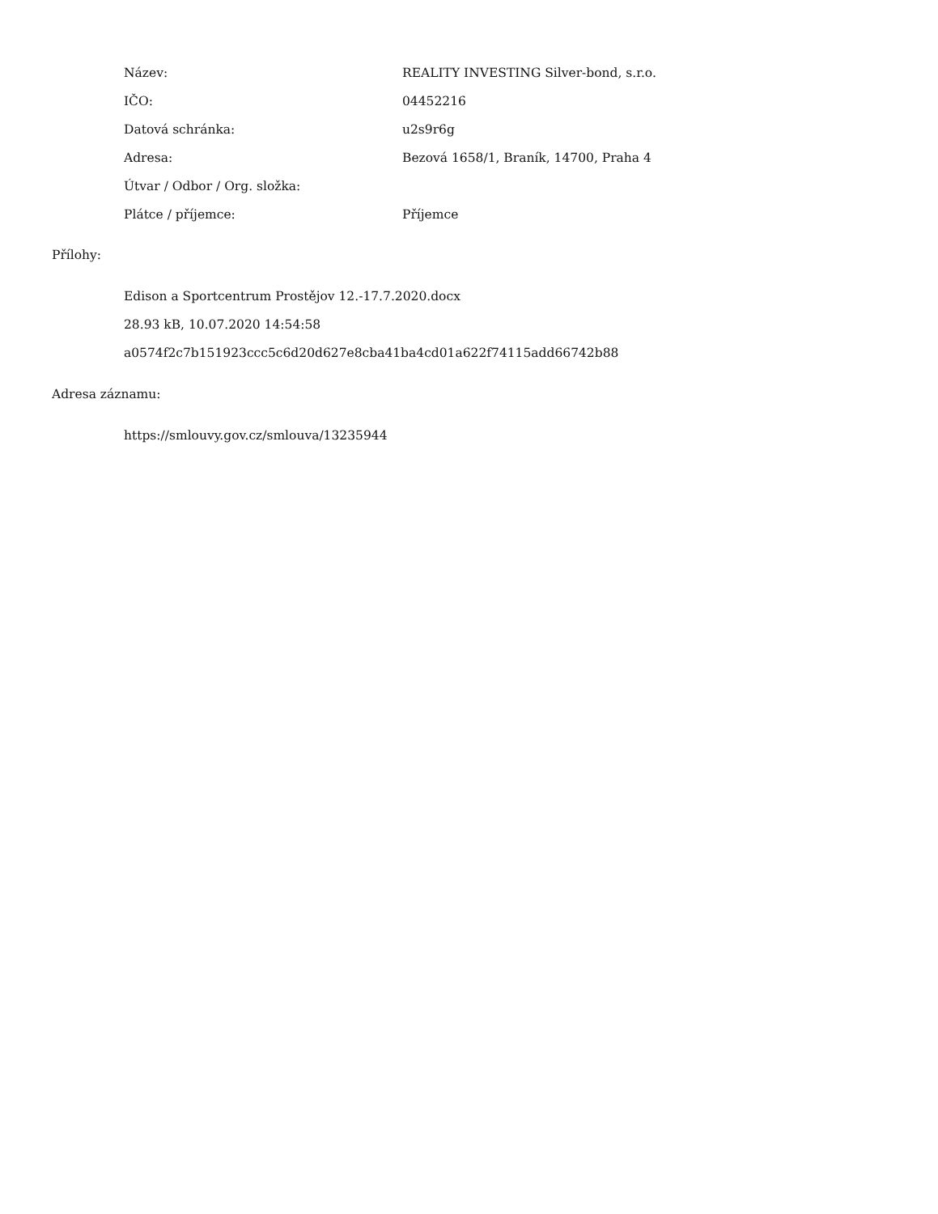| Název: | REALITY INVESTING Silver-bond, s.r.o. |
| IČO: | 04452216 |
| Datová schránka: | u2s9r6g |
| Adresa: | Bezová 1658/1, Braník, 14700, Praha 4 |
| Útvar / Odbor / Org. složka: | |
| Plátce / příjemce: | Příjemce |
Přílohy:
Edison a Sportcentrum Prostějov 12.-17.7.2020.docx
28.93 kB, 10.07.2020 14:54:58
a0574f2c7b151923ccc5c6d20d627e8cba41ba4cd01a622f74115add66742b88
Adresa záznamu:
https://smlouvy.gov.cz/smlouva/13235944